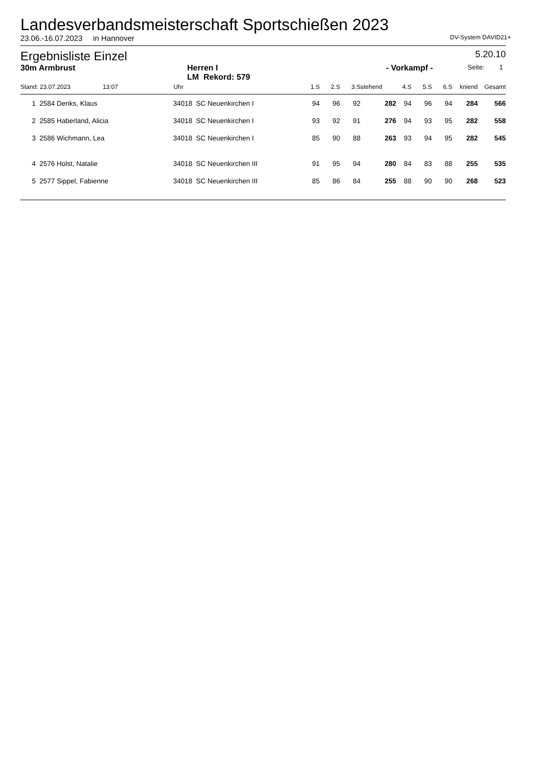Landesverbandsmeisterschaft Sportschießen 2023
23.06.-16.07.2023 in Hannover DV-System DAVID21+
Ergebnisliste Einzel 5.20.10
30m Armbrust Herren I
LM Rekord: 579 - Vorkampf - Seite: 1
| Stand: 23.07.2023 13:07 | | Uhr | | 1.S | 2.S | 3.S | stehend | 4.S | 5.S | 6.S | kniend | Gesamt | |
| --- | --- | --- | --- | --- | --- | --- | --- | --- | --- | --- | --- | --- | --- |
| 1 | 2584 Denks, Klaus | 34018 | SC Neuenkirchen I | 94 | 96 | 92 | 282 | 94 | 96 | 94 | 284 | 566 | |
| 2 | 2585 Haberland, Alicia | 34018 | SC Neuenkirchen I | 93 | 92 | 91 | 276 | 94 | 93 | 95 | 282 | 558 | |
| 3 | 2586 Wichmann, Lea | 34018 | SC Neuenkirchen I | 85 | 90 | 88 | 263 | 93 | 94 | 95 | 282 | 545 | |
| 4 | 2576 Holst, Natalie | 34018 | SC Neuenkirchen III | 91 | 95 | 94 | 280 | 84 | 83 | 88 | 255 | 535 | |
| 5 | 2577 Sippel, Fabienne | 34018 | SC Neuenkirchen III | 85 | 86 | 84 | 255 | 88 | 90 | 90 | 268 | 523 | |